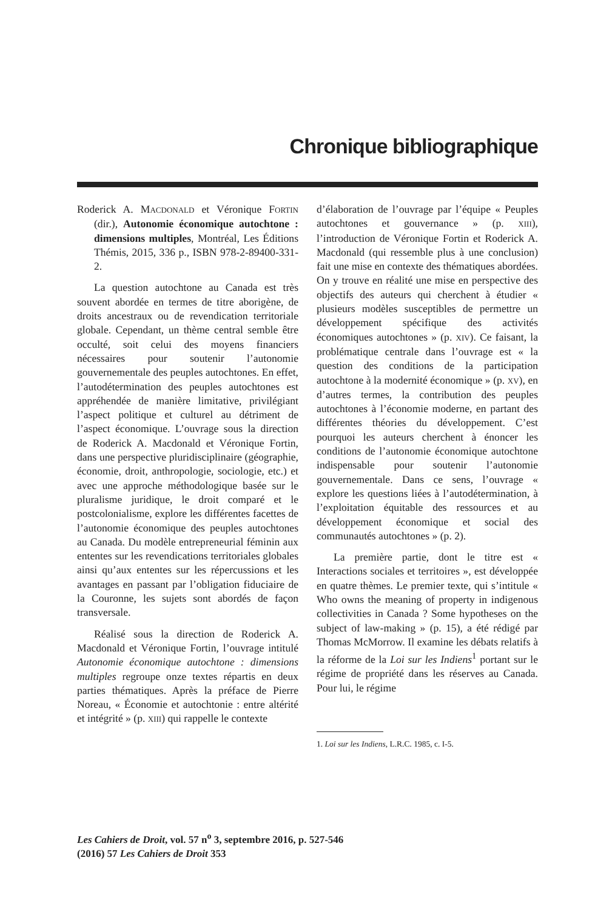Chronique bibliographique
Roderick A. MACDONALD et Véronique FORTIN (dir.), Autonomie économique autochtone : dimensions multiples, Montréal, Les Éditions Thémis, 2015, 336 p., ISBN 978-2-89400-331-2.
La question autochtone au Canada est très souvent abordée en termes de titre aborigène, de droits ancestraux ou de revendication territoriale globale. Cependant, un thème central semble être occulté, soit celui des moyens financiers nécessaires pour soutenir l’autonomie gouvernementale des peuples autochtones. En effet, l’autodétermination des peuples autochtones est appréhendée de manière limitative, privilégiant l’aspect politique et culturel au détriment de l’aspect économique. L’ouvrage sous la direction de Roderick A. Macdonald et Véronique Fortin, dans une perspective pluridisciplinaire (géographie, économie, droit, anthropologie, sociologie, etc.) et avec une approche méthodologique basée sur le pluralisme juridique, le droit comparé et le postcolonialisme, explore les différentes facettes de l’autonomie économique des peuples autochtones au Canada. Du modèle entrepreneurial féminin aux ententes sur les revendications territoriales globales ainsi qu’aux ententes sur les répercussions et les avantages en passant par l’obligation fiduciaire de la Couronne, les sujets sont abordés de façon transversale.
Réalisé sous la direction de Roderick A. Macdonald et Véronique Fortin, l’ouvrage intitulé Autonomie économique autochtone : dimensions multiples regroupe onze textes répartis en deux parties thématiques. Après la préface de Pierre Noreau, « Économie et autochtonie : entre altérité et intégrité » (p. XIII) qui rappelle le contexte
d’élaboration de l’ouvrage par l’équipe « Peuples autochtones et gouvernance » (p. XIII), l’introduction de Véronique Fortin et Roderick A. Macdonald (qui ressemble plus à une conclusion) fait une mise en contexte des thématiques abordées. On y trouve en réalité une mise en perspective des objectifs des auteurs qui cherchent à étudier « plusieurs modèles susceptibles de permettre un développement spécifique des activités économiques autochtones » (p. XIV). Ce faisant, la problématique centrale dans l’ouvrage est « la question des conditions de la participation autochtone à la modernité économique » (p. XV), en d’autres termes, la contribution des peuples autochtones à l’économie moderne, en partant des différentes théories du développement. C’est pourquoi les auteurs cherchent à énoncer les conditions de l’autonomie économique autochtone indispensable pour soutenir l’autonomie gouvernementale. Dans ce sens, l’ouvrage « explore les questions liées à l’autodétermination, à l’exploitation équitable des ressources et au développement économique et social des communautés autochtones » (p. 2).
La première partie, dont le titre est « Interactions sociales et territoires », est développée en quatre thèmes. Le premier texte, qui s’intitule « Who owns the meaning of property in indigenous collectivities in Canada ? Some hypotheses on the subject of law-making » (p. 15), a été rédigé par Thomas McMorrow. Il examine les débats relatifs à la réforme de la Loi sur les Indiens<sup>1</sup> portant sur le régime de propriété dans les réserves au Canada. Pour lui, le régime
1. Loi sur les Indiens, L.R.C. 1985, c. I-5.
Les Cahiers de Droit, vol. 57 n<sup>o</sup> 3, septembre 2016, p. 527-546
(2016) 57 Les Cahiers de Droit 353